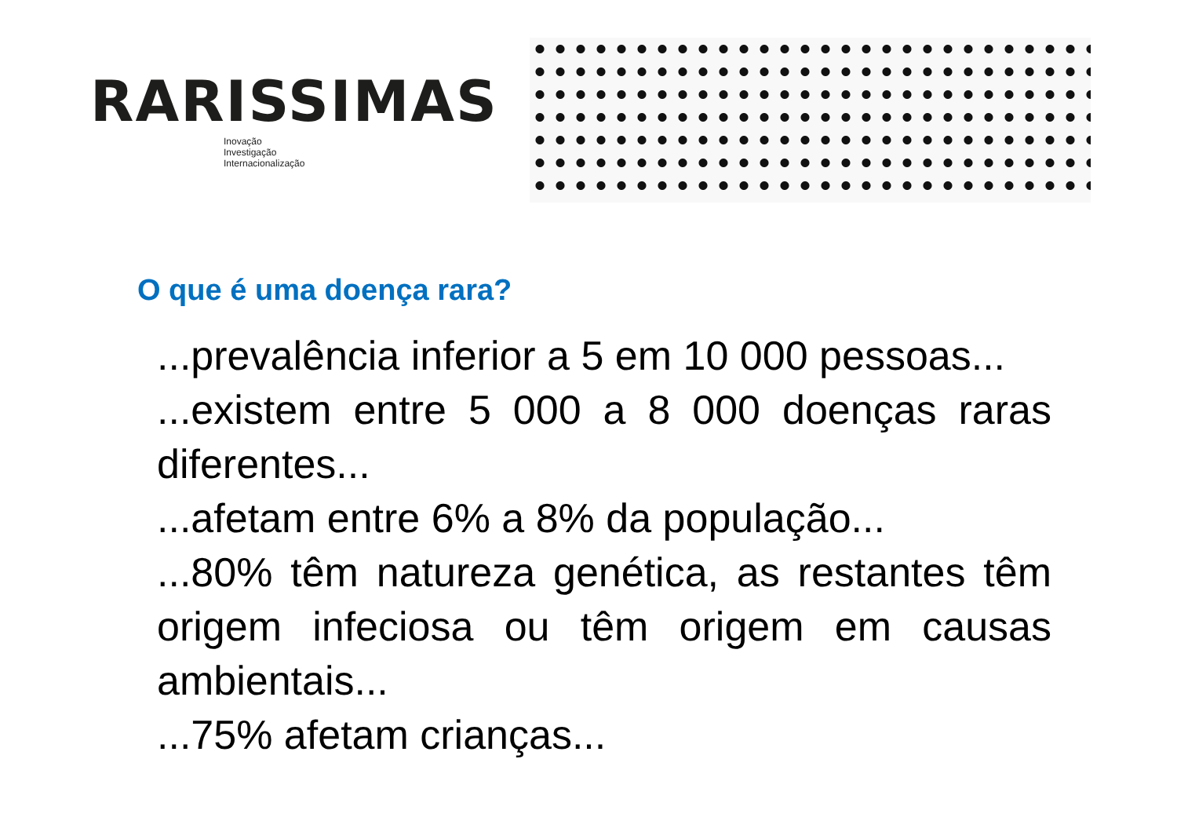RARISSIMAS
Inovação
Investigação
Internacionalização
O que é uma doença rara?
...prevalência inferior a 5 em 10 000 pessoas...
...existem entre 5 000 a 8 000 doenças raras diferentes...
...afetam entre 6% a 8% da população...
...80% têm natureza genética, as restantes têm origem infeciosa ou têm origem em causas ambientais...
...75% afetam crianças...